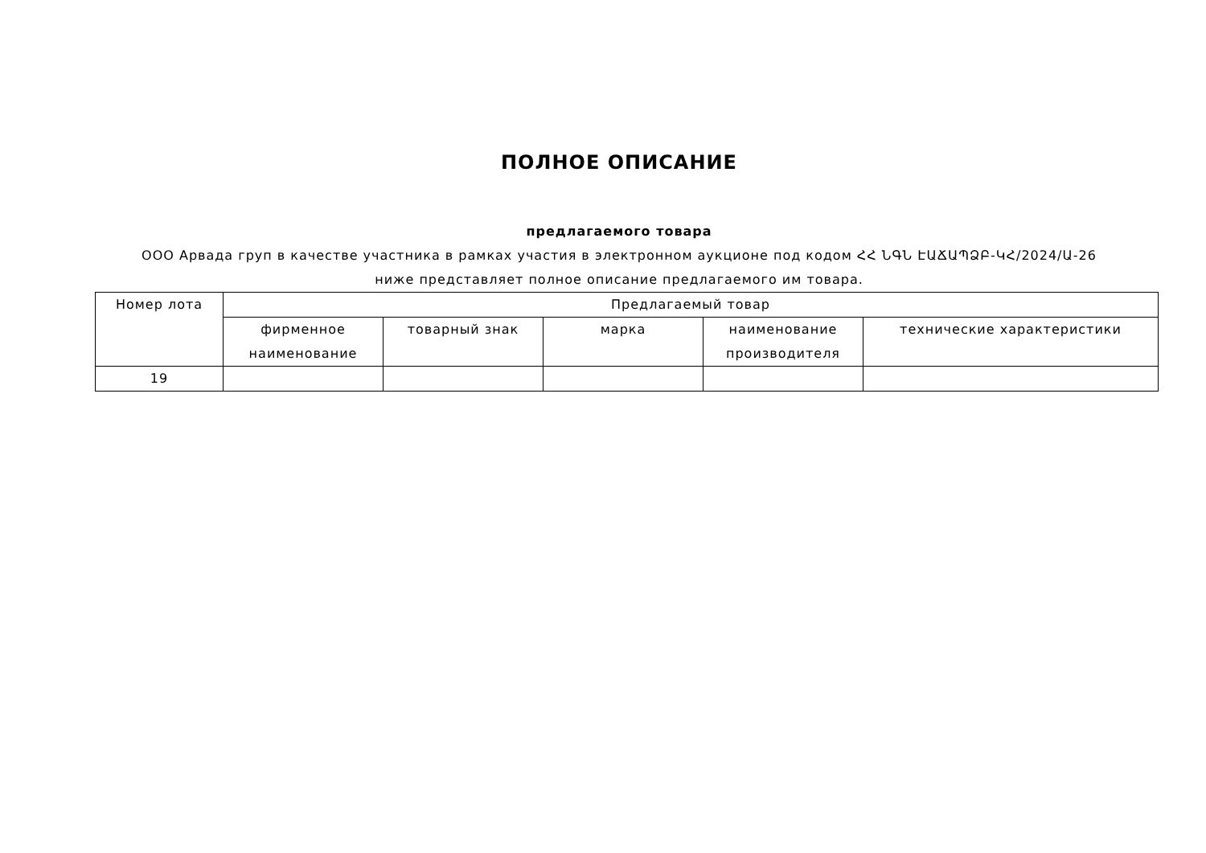ПОЛНОЕ ОПИСАНИЕ
предлагаемого товара
ООО Арвада груп в качестве участника в рамках участия в электронном аукционе под кодом ՀՀ ՆԳՆ ԷԱՃԱՊՁԲ-ԿՀ/2024/Ա-26
ниже представляет полное описание предлагаемого им товара.
| Номер лота | Предлагаемый товар | | | | |
| --- | --- | --- | --- | --- | --- |
| | фирменное наименование | товарный знак | марка | наименование производителя | технические характеристики |
| 19 | | | | | |